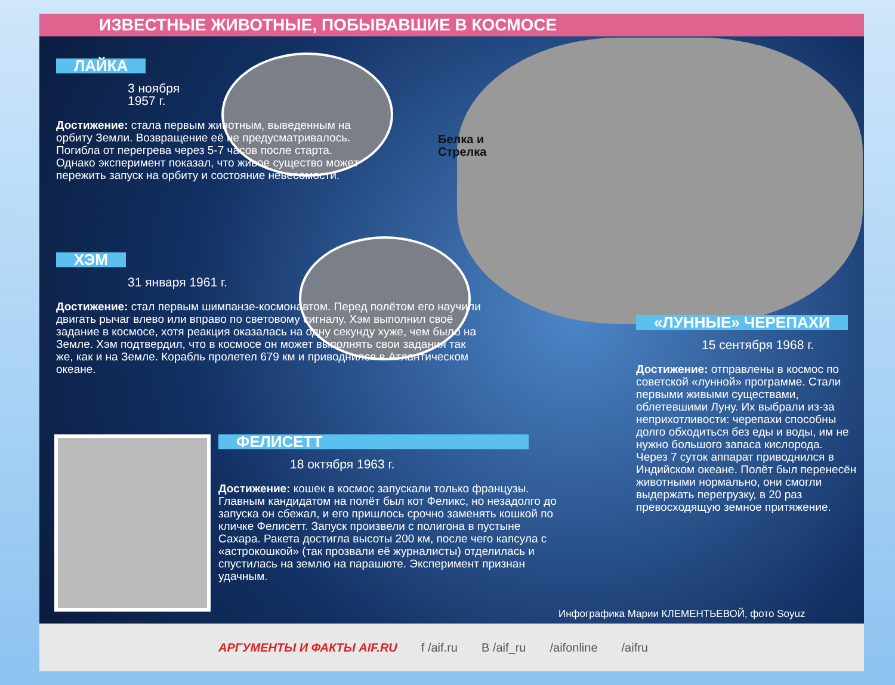ИЗВЕСТНЫЕ ЖИВОТНЫЕ, ПОБЫВАВШИЕ В КОСМОСЕ
ЛАЙКА
3 ноября
1957 г.
Достижение: стала первым животным, выведенным на орбиту Земли. Возвращение её не предусматривалось. Погибла от перегрева через 5-7 часов после старта. Однако эксперимент показал, что живое существо может пережить запуск на орбиту и состояние невесомости.
Белка и
Стрелка
ХЭМ
31 января 1961 г.
Достижение: стал первым шимпанзе-космонавтом. Перед полётом его научили двигать рычаг влево или вправо по световому сигналу. Хэм выполнил своё задание в космосе, хотя реакция оказалась на одну секунду хуже, чем было на Земле. Хэм подтвердил, что в космосе он может выполнять свои задания так же, как и на Земле. Корабль пролетел 679 км и приводнился в Атлантическом океане.
«ЛУННЫЕ» ЧЕРЕПАХИ
15 сентября 1968 г.
Достижение: отправлены в космос по советской «лунной» программе. Стали первыми живыми существами, облетевшими Луну. Их выбрали из-за неприхотливости: черепахи способны долго обходиться без еды и воды, им не нужно большого запаса кислорода. Через 7 суток аппарат приводнился в Индийском океане. Полёт был перенесён животными нормально, они смогли выдержать перегрузку, в 20 раз превосходящую земное притяжение.
ФЕЛИСЕТТ
18 октября 1963 г.
Достижение: кошек в космос запускали только французы. Главным кандидатом на полёт был кот Феликс, но незадолго до запуска он сбежал, и его пришлось срочно заменять кошкой по кличке Фелисетт. Запуск произвели с полигона в пустыне Сахара. Ракета достигла высоты 200 км, после чего капсула с «астрокошкой» (так прозвали её журналисты) отделилась и спустилась на землю на парашюте. Эксперимент признан удачным.
Инфографика Марии КЛЕМЕНТЬЕВОЙ, фото Soyuz
АРГУМЕНТЫ И ФАКТЫ AIF.RU f /aif.ru В /aif_ru /aifonline /aifru